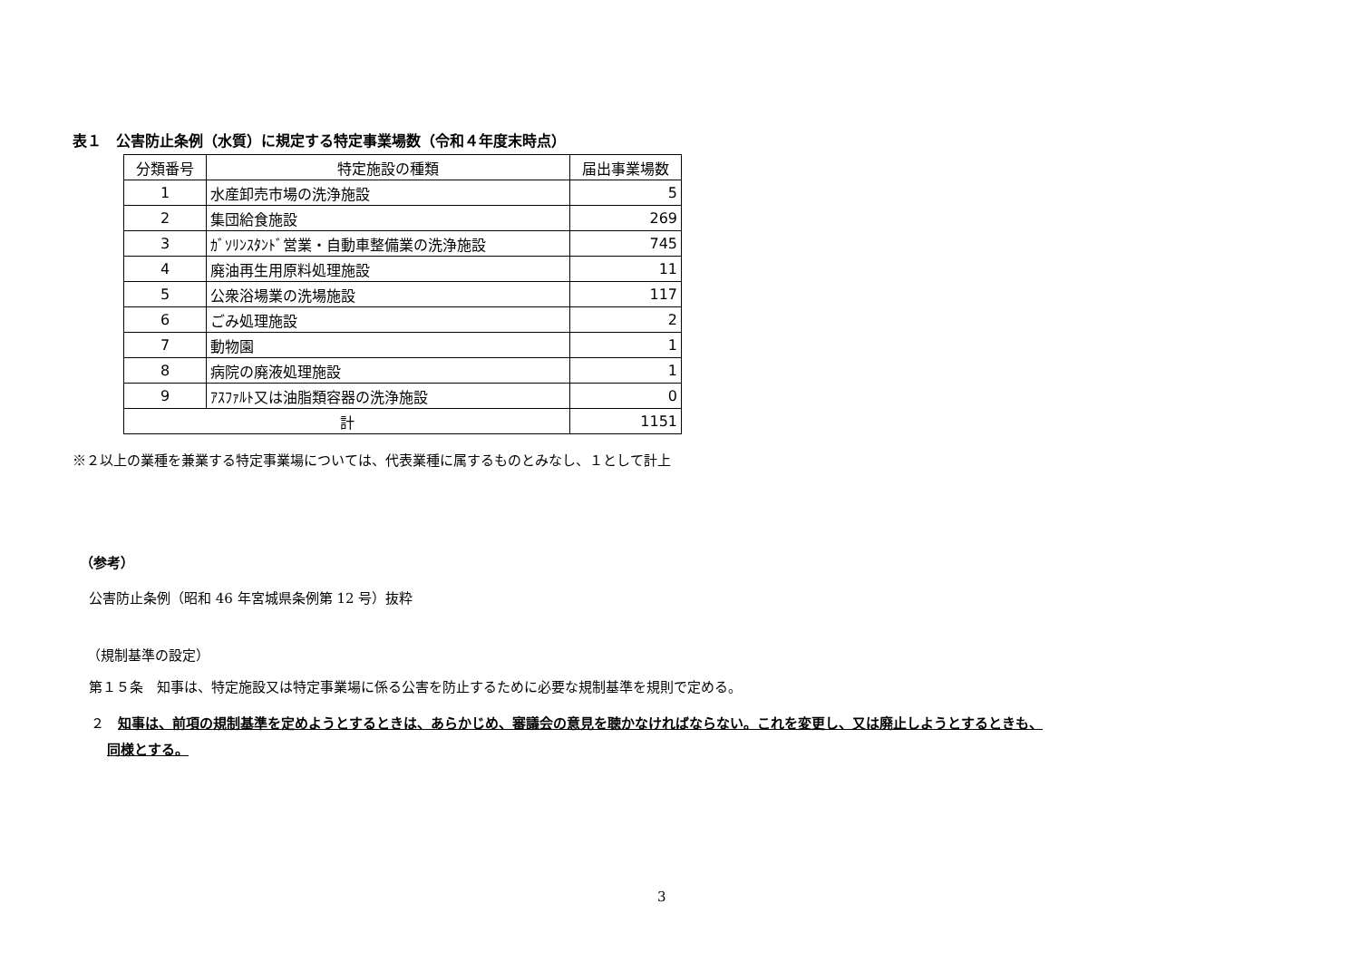表１　公害防止条例（水質）に規定する特定事業場数（令和４年度末時点）
| 分類番号 | 特定施設の種類 | 届出事業場数 |
| --- | --- | --- |
| 1 | 水産卸売市場の洗浄施設 | 5 |
| 2 | 集団給食施設 | 269 |
| 3 | ｶﾞｿﾘﾝｽﾀﾝﾄﾞ営業・自動車整備業の洗浄施設 | 745 |
| 4 | 廃油再生用原料処理施設 | 11 |
| 5 | 公衆浴場業の洗場施設 | 117 |
| 6 | ごみ処理施設 | 2 |
| 7 | 動物園 | 1 |
| 8 | 病院の廃液処理施設 | 1 |
| 9 | ｱｽﾌｧﾙﾄ又は油脂類容器の洗浄施設 | 0 |
| 計 | | 1151 |
※２以上の業種を兼業する特定事業場については、代表業種に属するものとみなし、１として計上
（参考）
公害防止条例（昭和 46 年宮城県条例第 12 号）抜粋
（規制基準の設定）
第１５条　知事は、特定施設又は特定事業場に係る公害を防止するために必要な規制基準を規則で定める。
２　知事は、前項の規制基準を定めようとするときは、あらかじめ、審議会の意見を聴かなければならない。これを変更し、又は廃止しようとするときも、
同様とする。
3